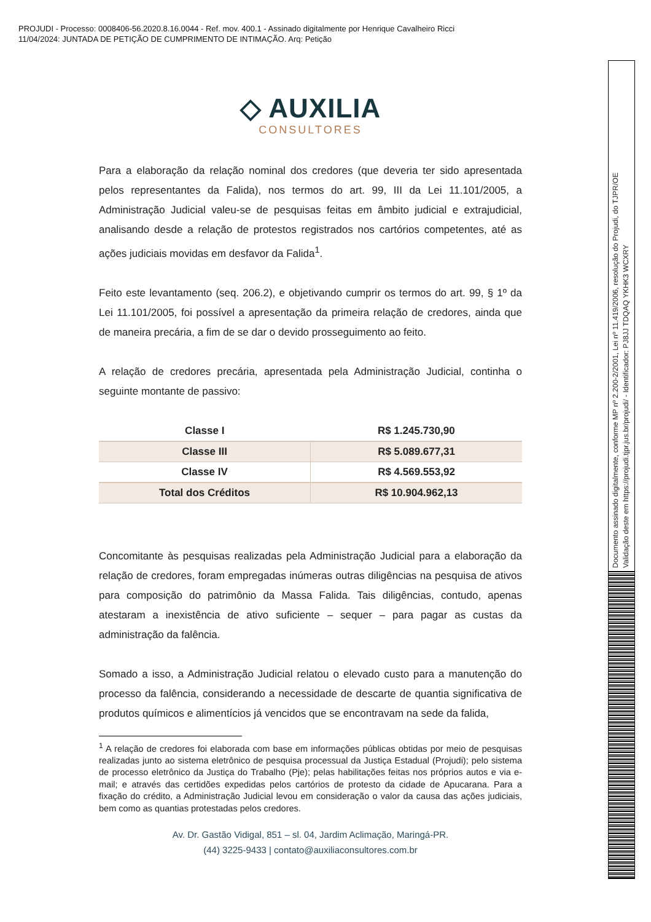PROJUDI - Processo: 0008406-56.2020.8.16.0044 - Ref. mov. 400.1 - Assinado digitalmente por Henrique Cavalheiro Ricci
11/04/2024: JUNTADA DE PETIÇÃO DE CUMPRIMENTO DE INTIMAÇÃO. Arq: Petição
Documento assinado digitalmente, conforme MP nº 2.200-2/2001, Lei nº 11.419/2006, resolução do Projudi, do TJPR/OE
Validação deste em https://projudi.tjpr.jus.br/projudi/ - Identificador: PJ8JJ TDQAQ YKHK3 WCXRY
◇ AUXILIA
CONSULTORES
Para a elaboração da relação nominal dos credores (que deveria ter sido apresentada pelos representantes da Falida), nos termos do art. 99, III da Lei 11.101/2005, a Administração Judicial valeu-se de pesquisas feitas em âmbito judicial e extrajudicial, analisando desde a relação de protestos registrados nos cartórios competentes, até as ações judiciais movidas em desfavor da Falida<sup>1</sup>.
Feito este levantamento (seq. 206.2), e objetivando cumprir os termos do art. 99, § 1º da Lei 11.101/2005, foi possível a apresentação da primeira relação de credores, ainda que de maneira precária, a fim de se dar o devido prosseguimento ao feito.
A relação de credores precária, apresentada pela Administração Judicial, continha o seguinte montante de passivo:
| Classe I | R$ 1.245.730,90 |
| Classe III | R$ 5.089.677,31 |
| Classe IV | R$ 4.569.553,92 |
| Total dos Créditos | R$ 10.904.962,13 |
Concomitante às pesquisas realizadas pela Administração Judicial para a elaboração da relação de credores, foram empregadas inúmeras outras diligências na pesquisa de ativos para composição do patrimônio da Massa Falida. Tais diligências, contudo, apenas atestaram a inexistência de ativo suficiente – sequer – para pagar as custas da administração da falência.
Somado a isso, a Administração Judicial relatou o elevado custo para a manutenção do processo da falência, considerando a necessidade de descarte de quantia significativa de produtos químicos e alimentícios já vencidos que se encontravam na sede da falida,
<sup>1</sup> A relação de credores foi elaborada com base em informações públicas obtidas por meio de pesquisas realizadas junto ao sistema eletrônico de pesquisa processual da Justiça Estadual (Projudi); pelo sistema de processo eletrônico da Justiça do Trabalho (Pje); pelas habilitações feitas nos próprios autos e via e-mail; e através das certidões expedidas pelos cartórios de protesto da cidade de Apucarana. Para a fixação do crédito, a Administração Judicial levou em consideração o valor da causa das ações judiciais, bem como as quantias protestadas pelos credores.
Av. Dr. Gastão Vidigal, 851 – sl. 04, Jardim Aclimação, Maringá-PR.
(44) 3225-9433 | contato@auxiliaconsultores.com.br